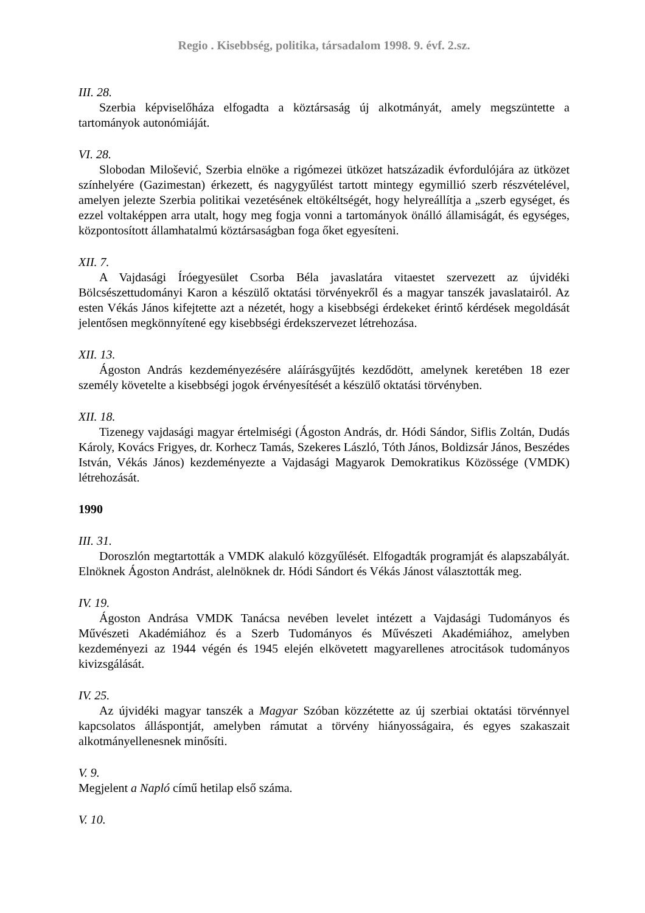Regio . Kisebbség, politika, társadalom 1998. 9. évf. 2.sz.
III. 28.
Szerbia képviselőháza elfogadta a köztársaság új alkotmányát, amely megszüntette a tartományok autonómiáját.
VI. 28.
Slobodan Milošević, Szerbia elnöke a rigómezei ütközet hatszázadik évfordulójára az ütközet színhelyére (Gazimestan) érkezett, és nagygyűlést tartott mintegy egymillió szerb részvételével, amelyen jelezte Szerbia politikai vezetésének eltökéltségét, hogy helyreállítja a „szerb egységet, és ezzel voltaképpen arra utalt, hogy meg fogja vonni a tartományok önálló államiságát, és egységes, központosított államhatalmú köztársaságban foga őket egyesíteni.
XII. 7.
A Vajdasági Íróegyesület Csorba Béla javaslatára vitaestet szervezett az újvidéki Bölcsészettudományi Karon a készülő oktatási törvényekről és a magyar tanszék javaslatairól. Az esten Vékás János kifejtette azt a nézetét, hogy a kisebbségi érdekeket érintő kérdések megoldását jelentősen megkönnyítené egy kisebbségi érdekszervezet létrehozása.
XII. 13.
Ágoston András kezdeményezésére aláírásgyűjtés kezdődött, amelynek keretében 18 ezer személy követelte a kisebbségi jogok érvényesítését a készülő oktatási törvényben.
XII. 18.
Tizenegy vajdasági magyar értelmiségi (Ágoston András, dr. Hódi Sándor, Siflis Zoltán, Dudás Károly, Kovács Frigyes, dr. Korhecz Tamás, Szekeres László, Tóth János, Boldizsár János, Beszédes István, Vékás János) kezdeményezte a Vajdasági Magyarok Demokratikus Közössége (VMDK) létrehozását.
1990
III. 31.
Doroszlón megtartották a VMDK alakuló közgyűlését. Elfogadták programját és alapszabályát. Elnöknek Ágoston Andrást, alelnöknek dr. Hódi Sándort és Vékás Jánost választották meg.
IV. 19.
Ágoston Andrása VMDK Tanácsa nevében levelet intézett a Vajdasági Tudományos és Művészeti Akadémiához és a Szerb Tudományos és Művészeti Akadémiához, amelyben kezdeményezi az 1944 végén és 1945 elején elkövetett magyarellenes atrocitások tudományos kivizsgálását.
IV. 25.
Az újvidéki magyar tanszék a Magyar Szóban közzétette az új szerbiai oktatási törvénnyel kapcsolatos álláspontját, amelyben rámutat a törvény hiányosságaira, és egyes szakaszait alkotmányellenesnek minősíti.
V. 9.
Megjelent a Napló című hetilap első száma.
V. 10.